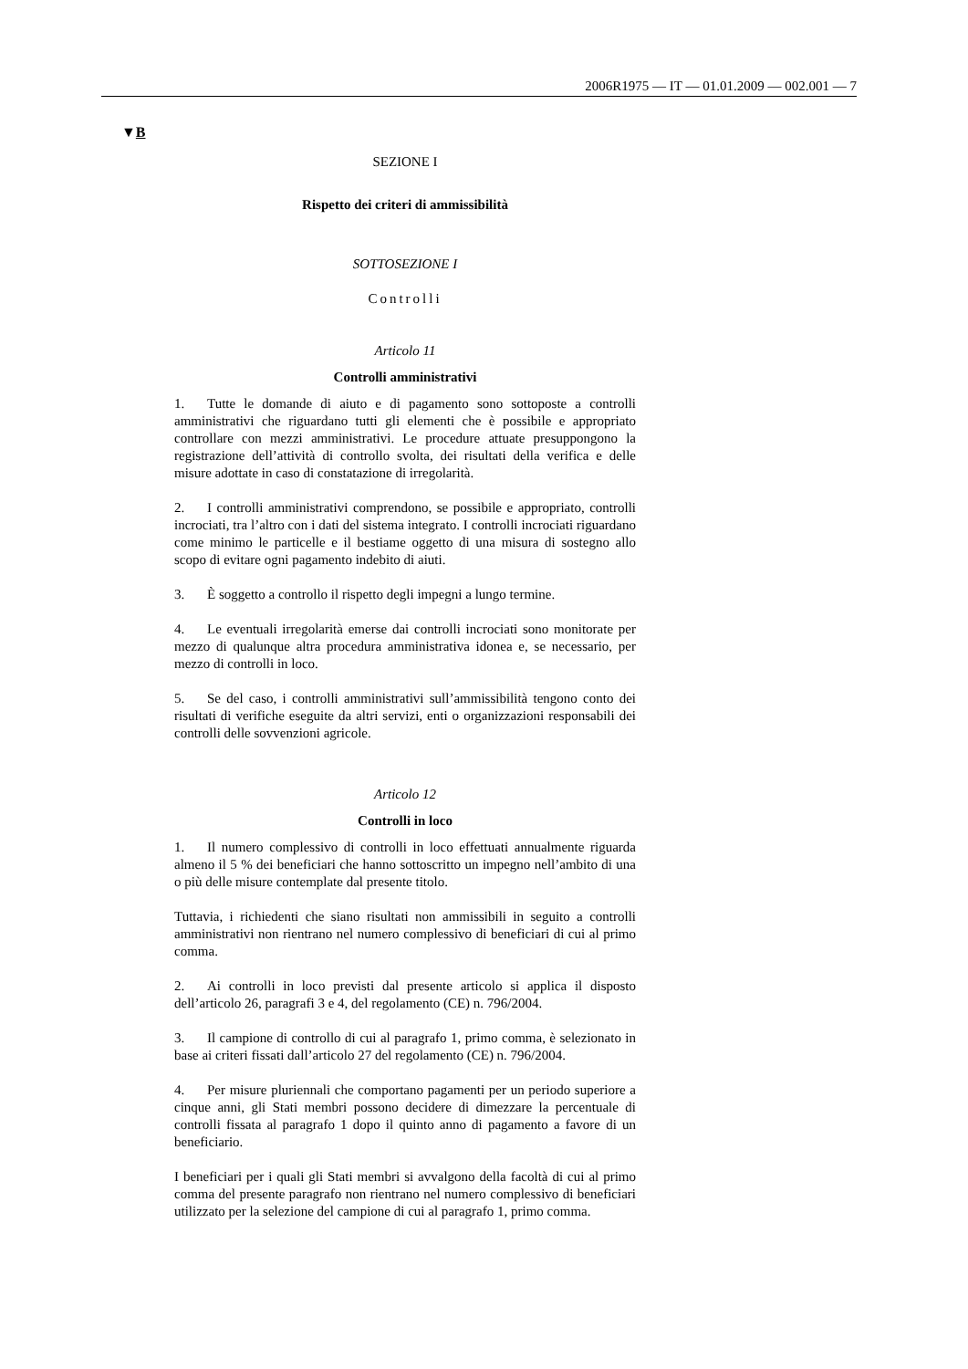2006R1975 — IT — 01.01.2009 — 002.001 — 7
▼B
SEZIONE I
Rispetto dei criteri di ammissibilità
SOTTOSEZIONE I
Controlli
Articolo 11
Controlli amministrativi
1. Tutte le domande di aiuto e di pagamento sono sottoposte a controlli amministrativi che riguardano tutti gli elementi che è possibile e appropriato controllare con mezzi amministrativi. Le procedure attuate presuppongono la registrazione dell’attività di controllo svolta, dei risultati della verifica e delle misure adottate in caso di constatazione di irregolarità.
2. I controlli amministrativi comprendono, se possibile e appropriato, controlli incrociati, tra l’altro con i dati del sistema integrato. I controlli incrociati riguardano come minimo le particelle e il bestiame oggetto di una misura di sostegno allo scopo di evitare ogni pagamento indebito di aiuti.
3. È soggetto a controllo il rispetto degli impegni a lungo termine.
4. Le eventuali irregolarità emerse dai controlli incrociati sono monitorate per mezzo di qualunque altra procedura amministrativa idonea e, se necessario, per mezzo di controlli in loco.
5. Se del caso, i controlli amministrativi sull’ammissibilità tengono conto dei risultati di verifiche eseguite da altri servizi, enti o organizzazioni responsabili dei controlli delle sovvenzioni agricole.
Articolo 12
Controlli in loco
1. Il numero complessivo di controlli in loco effettuati annualmente riguarda almeno il 5 % dei beneficiari che hanno sottoscritto un impegno nell’ambito di una o più delle misure contemplate dal presente titolo.
Tuttavia, i richiedenti che siano risultati non ammissibili in seguito a controlli amministrativi non rientrano nel numero complessivo di beneficiari di cui al primo comma.
2. Ai controlli in loco previsti dal presente articolo si applica il disposto dell’articolo 26, paragrafi 3 e 4, del regolamento (CE) n. 796/2004.
3. Il campione di controllo di cui al paragrafo 1, primo comma, è selezionato in base ai criteri fissati dall’articolo 27 del regolamento (CE) n. 796/2004.
4. Per misure pluriennali che comportano pagamenti per un periodo superiore a cinque anni, gli Stati membri possono decidere di dimezzare la percentuale di controlli fissata al paragrafo 1 dopo il quinto anno di pagamento a favore di un beneficiario.
I beneficiari per i quali gli Stati membri si avvalgono della facoltà di cui al primo comma del presente paragrafo non rientrano nel numero complessivo di beneficiari utilizzato per la selezione del campione di cui al paragrafo 1, primo comma.